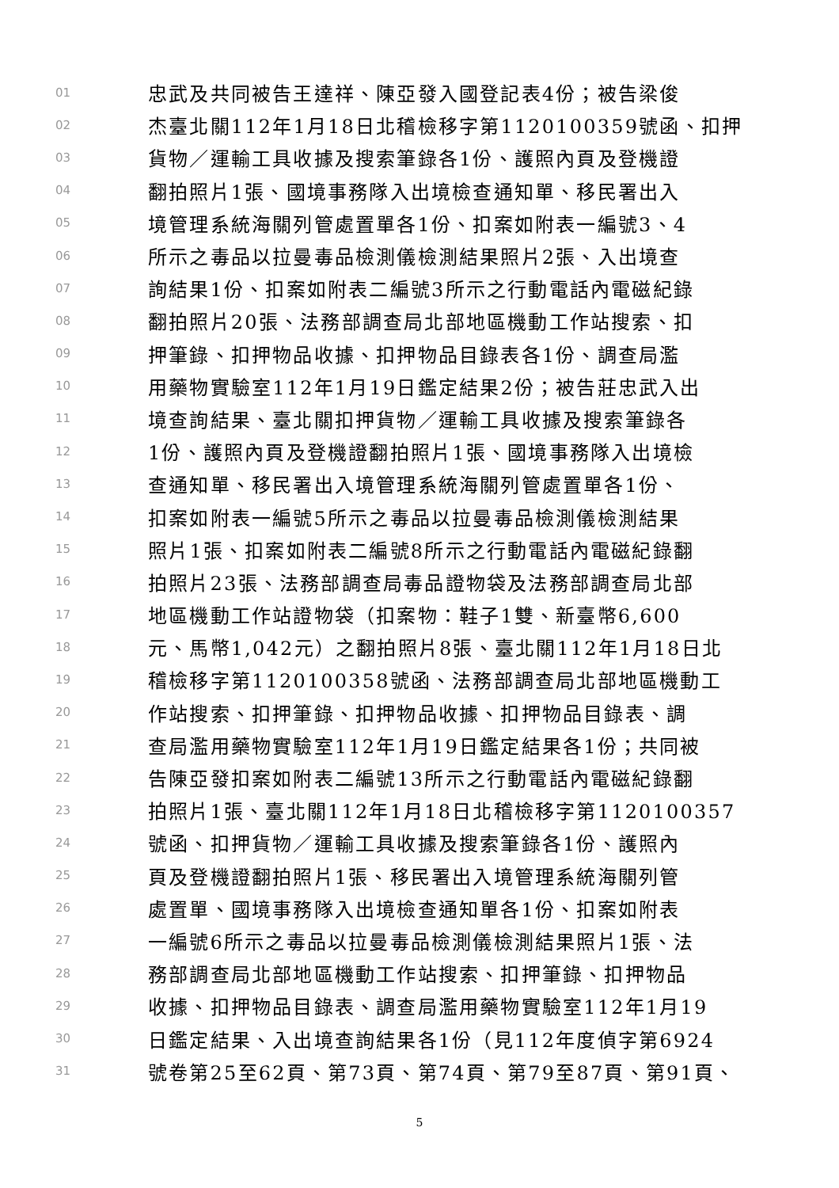01 忠武及共同被告王達祥、陳亞發入國登記表4份；被告梁俊
02 杰臺北關112年1月18日北稽檢移字第1120100359號函、扣押
03 貨物／運輸工具收據及搜索筆錄各1份、護照內頁及登機證
04 翻拍照片1張、國境事務隊入出境檢查通知單、移民署出入
05 境管理系統海關列管處置單各1份、扣案如附表一編號3、4
06 所示之毒品以拉曼毒品檢測儀檢測結果照片2張、入出境查
07 詢結果1份、扣案如附表二編號3所示之行動電話內電磁紀錄
08 翻拍照片20張、法務部調查局北部地區機動工作站搜索、扣
09 押筆錄、扣押物品收據、扣押物品目錄表各1份、調查局濫
10 用藥物實驗室112年1月19日鑑定結果2份；被告莊忠武入出
11 境查詢結果、臺北關扣押貨物／運輸工具收據及搜索筆錄各
12 1份、護照內頁及登機證翻拍照片1張、國境事務隊入出境檢
13 查通知單、移民署出入境管理系統海關列管處置單各1份、
14 扣案如附表一編號5所示之毒品以拉曼毒品檢測儀檢測結果
15 照片1張、扣案如附表二編號8所示之行動電話內電磁紀錄翻
16 拍照片23張、法務部調查局毒品證物袋及法務部調查局北部
17 地區機動工作站證物袋（扣案物：鞋子1雙、新臺幣6,600
18 元、馬幣1,042元）之翻拍照片8張、臺北關112年1月18日北
19 稽檢移字第1120100358號函、法務部調查局北部地區機動工
20 作站搜索、扣押筆錄、扣押物品收據、扣押物品目錄表、調
21 查局濫用藥物實驗室112年1月19日鑑定結果各1份；共同被
22 告陳亞發扣案如附表二編號13所示之行動電話內電磁紀錄翻
23 拍照片1張、臺北關112年1月18日北稽檢移字第1120100357
24 號函、扣押貨物／運輸工具收據及搜索筆錄各1份、護照內
25 頁及登機證翻拍照片1張、移民署出入境管理系統海關列管
26 處置單、國境事務隊入出境檢查通知單各1份、扣案如附表
27 一編號6所示之毒品以拉曼毒品檢測儀檢測結果照片1張、法
28 務部調查局北部地區機動工作站搜索、扣押筆錄、扣押物品
29 收據、扣押物品目錄表、調查局濫用藥物實驗室112年1月19
30 日鑑定結果、入出境查詢結果各1份（見112年度偵字第6924
31 號卷第25至62頁、第73頁、第74頁、第79至87頁、第91頁、
5